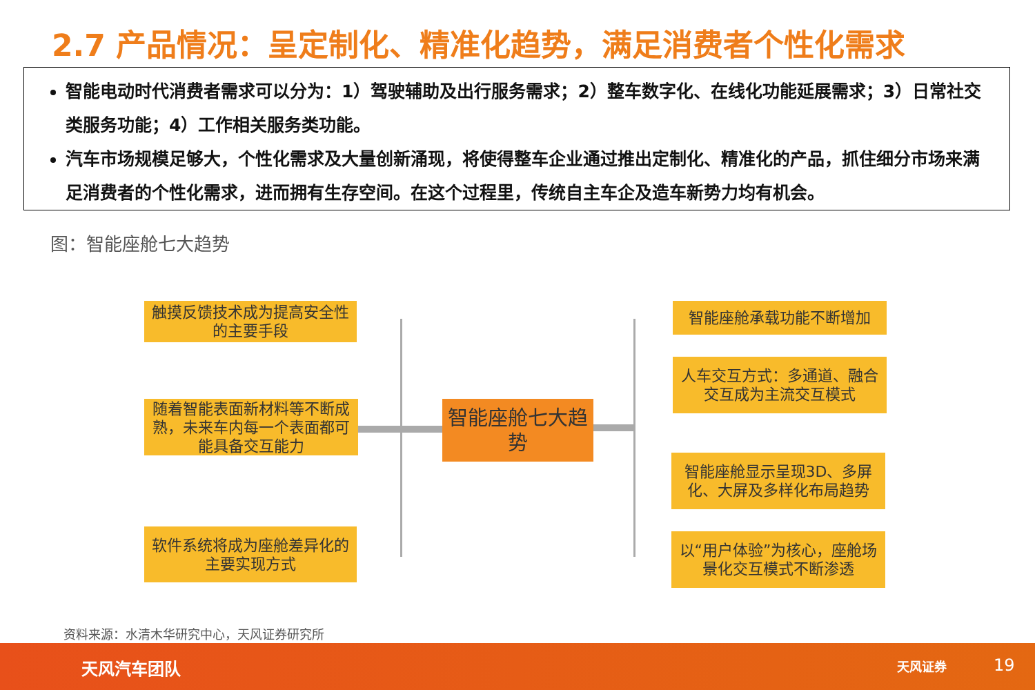2.7 产品情况：呈定制化、精准化趋势，满足消费者个性化需求
智能电动时代消费者需求可以分为：1）驾驶辅助及出行服务需求；2）整车数字化、在线化功能延展需求；3）日常社交类服务功能；4）工作相关服务类功能。
汽车市场规模足够大，个性化需求及大量创新涌现，将使得整车企业通过推出定制化、精准化的产品，抓住细分市场来满足消费者的个性化需求，进而拥有生存空间。在这个过程里，传统自主车企及造车新势力均有机会。
图：智能座舱七大趋势
触摸反馈技术成为提高安全性的主要手段
随着智能表面新材料等不断成熟，未来车内每一个表面都可能具备交互能力
软件系统将成为座舱差异化的主要实现方式
智能座舱七大趋势
智能座舱承载功能不断增加
人车交互方式：多通道、融合交互成为主流交互模式
智能座舱显示呈现3D、多屏化、大屏及多样化布局趋势
以“用户体验”为核心，座舱场景化交互模式不断渗透
资料来源：水清木华研究中心，天风证券研究所
天风汽车团队 天风证券 19